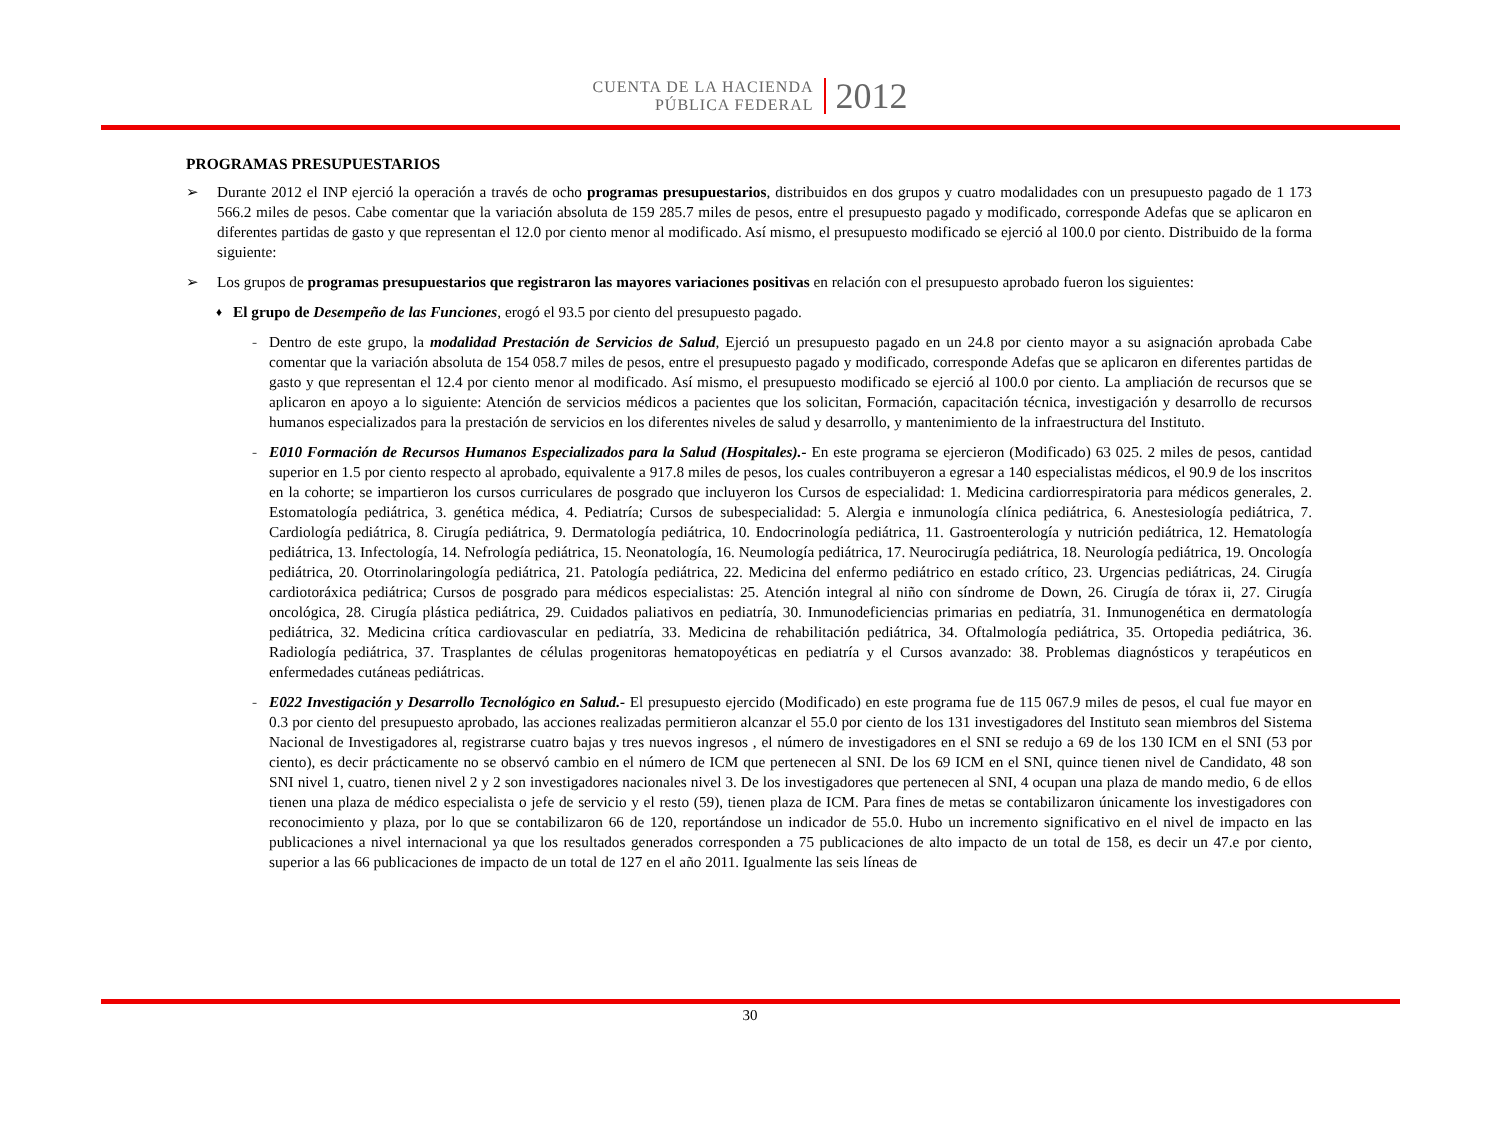CUENTA DE LA HACIENDA
PÚBLICA FEDERAL
2012
PROGRAMAS PRESUPUESTARIOS
➢ Durante 2012 el INP ejerció la operación a través de ocho programas presupuestarios, distribuidos en dos grupos y cuatro modalidades con un presupuesto pagado de 1 173 566.2 miles de pesos. Cabe comentar que la variación absoluta de 159 285.7 miles de pesos, entre el presupuesto pagado y modificado, corresponde Adefas que se aplicaron en diferentes partidas de gasto y que representan el 12.0 por ciento menor al modificado. Así mismo, el presupuesto modificado se ejerció al 100.0 por ciento. Distribuido de la forma siguiente:
➢ Los grupos de programas presupuestarios que registraron las mayores variaciones positivas en relación con el presupuesto aprobado fueron los siguientes:
♦
El grupo de Desempeño de las Funciones, erogó el 93.5 por ciento del presupuesto pagado.
- Dentro de este grupo, la modalidad Prestación de Servicios de Salud, Ejerció un presupuesto pagado en un 24.8 por ciento mayor a su asignación aprobada Cabe comentar que la variación absoluta de 154 058.7 miles de pesos, entre el presupuesto pagado y modificado, corresponde Adefas que se aplicaron en diferentes partidas de gasto y que representan el 12.4 por ciento menor al modificado. Así mismo, el presupuesto modificado se ejerció al 100.0 por ciento. La ampliación de recursos que se aplicaron en apoyo a lo siguiente: Atención de servicios médicos a pacientes que los solicitan, Formación, capacitación técnica, investigación y desarrollo de recursos humanos especializados para la prestación de servicios en los diferentes niveles de salud y desarrollo, y mantenimiento de la infraestructura del Instituto.
- E010 Formación de Recursos Humanos Especializados para la Salud (Hospitales).- En este programa se ejercieron (Modificado) 63 025. 2 miles de pesos, cantidad superior en 1.5 por ciento respecto al aprobado, equivalente a 917.8 miles de pesos, los cuales contribuyeron a egresar a 140 especialistas médicos, el 90.9 de los inscritos en la cohorte; se impartieron los cursos curriculares de posgrado que incluyeron los Cursos de especialidad: 1. Medicina cardiorrespiratoria para médicos generales, 2. Estomatología pediátrica, 3. genética médica, 4. Pediatría; Cursos de subespecialidad: 5. Alergia e inmunología clínica pediátrica, 6. Anestesiología pediátrica, 7. Cardiología pediátrica, 8. Cirugía pediátrica, 9. Dermatología pediátrica, 10. Endocrinología pediátrica, 11. Gastroenterología y nutrición pediátrica, 12. Hematología pediátrica, 13. Infectología, 14. Nefrología pediátrica, 15. Neonatología, 16. Neumología pediátrica, 17. Neurocirugía pediátrica, 18. Neurología pediátrica, 19. Oncología pediátrica, 20. Otorrinolaringología pediátrica, 21. Patología pediátrica, 22. Medicina del enfermo pediátrico en estado crítico, 23. Urgencias pediátricas, 24. Cirugía cardiotoráxica pediátrica; Cursos de posgrado para médicos especialistas: 25. Atención integral al niño con síndrome de Down, 26. Cirugía de tórax ii, 27. Cirugía oncológica, 28. Cirugía plástica pediátrica, 29. Cuidados paliativos en pediatría, 30. Inmunodeficiencias primarias en pediatría, 31. Inmunogenética en dermatología pediátrica, 32. Medicina crítica cardiovascular en pediatría, 33. Medicina de rehabilitación pediátrica, 34. Oftalmología pediátrica, 35. Ortopedia pediátrica, 36. Radiología pediátrica, 37. Trasplantes de células progenitoras hematopoyéticas en pediatría y el Cursos avanzado: 38. Problemas diagnósticos y terapéuticos en enfermedades cutáneas pediátricas.
- E022 Investigación y Desarrollo Tecnológico en Salud.- El presupuesto ejercido (Modificado) en este programa fue de 115 067.9 miles de pesos, el cual fue mayor en 0.3 por ciento del presupuesto aprobado, las acciones realizadas permitieron alcanzar el 55.0 por ciento de los 131 investigadores del Instituto sean miembros del Sistema Nacional de Investigadores al, registrarse cuatro bajas y tres nuevos ingresos , el número de investigadores en el SNI se redujo a 69 de los 130 ICM en el SNI (53 por ciento), es decir prácticamente no se observó cambio en el número de ICM que pertenecen al SNI. De los 69 ICM en el SNI, quince tienen nivel de Candidato, 48 son SNI nivel 1, cuatro, tienen nivel 2 y 2 son investigadores nacionales nivel 3. De los investigadores que pertenecen al SNI, 4 ocupan una plaza de mando medio, 6 de ellos tienen una plaza de médico especialista o jefe de servicio y el resto (59), tienen plaza de ICM. Para fines de metas se contabilizaron únicamente los investigadores con reconocimiento y plaza, por lo que se contabilizaron 66 de 120, reportándose un indicador de 55.0. Hubo un incremento significativo en el nivel de impacto en las publicaciones a nivel internacional ya que los resultados generados corresponden a 75 publicaciones de alto impacto de un total de 158, es decir un 47.e por ciento, superior a las 66 publicaciones de impacto de un total de 127 en el año 2011. Igualmente las seis líneas de
30